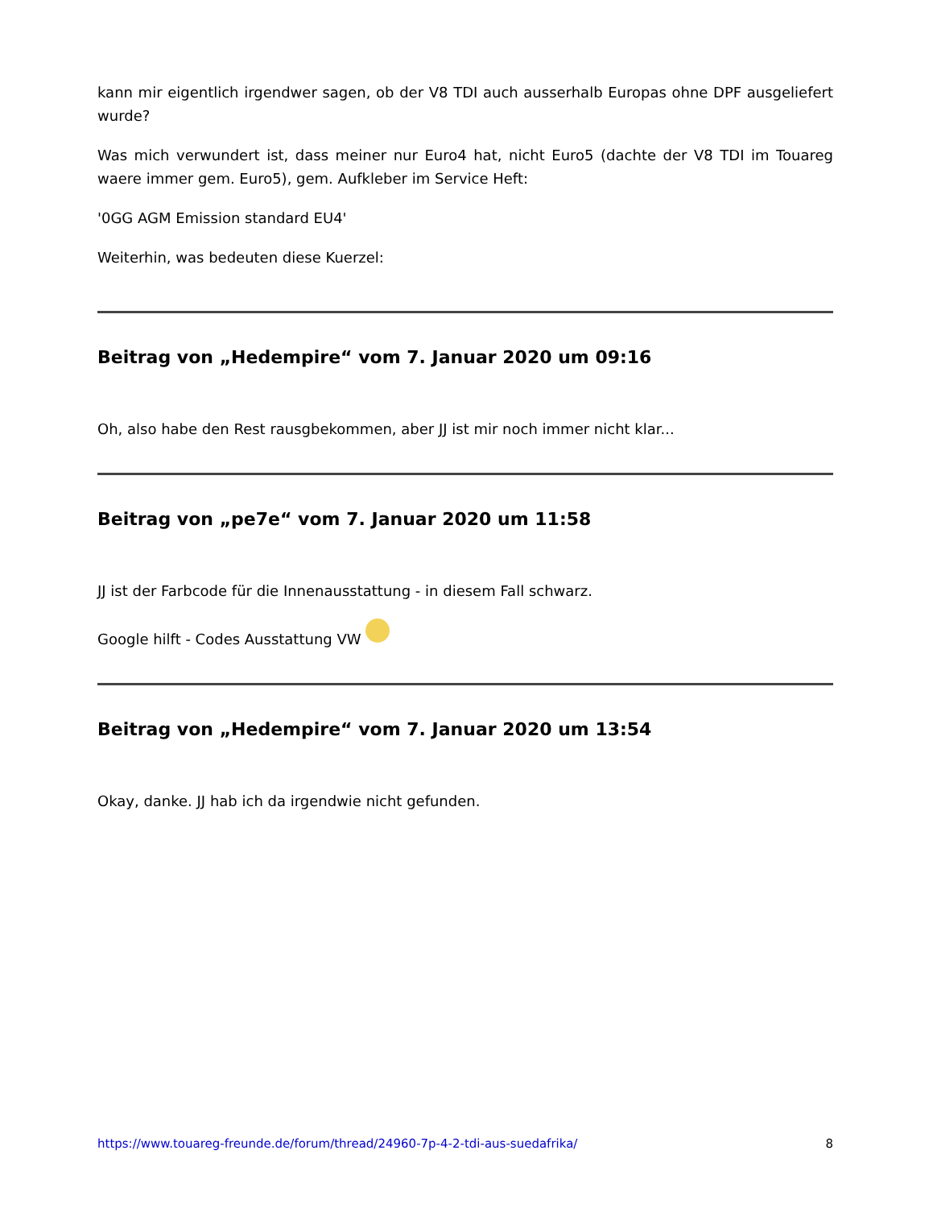kann mir eigentlich irgendwer sagen, ob der V8 TDI auch ausserhalb Europas ohne DPF ausgeliefert wurde?
Was mich verwundert ist, dass meiner nur Euro4 hat, nicht Euro5 (dachte der V8 TDI im Touareg waere immer gem. Euro5), gem. Aufkleber im Service Heft:
'0GG AGM Emission standard EU4'
Weiterhin, was bedeuten diese Kuerzel:
Beitrag von „Hedempire“ vom 7. Januar 2020 um 09:16
Oh, also habe den Rest rausgbekommen, aber JJ ist mir noch immer nicht klar...
Beitrag von „pe7e“ vom 7. Januar 2020 um 11:58
JJ ist der Farbcode für die Innenausstattung - in diesem Fall schwarz.
Google hilft - Codes Ausstattung VW
Beitrag von „Hedempire“ vom 7. Januar 2020 um 13:54
Okay, danke. JJ hab ich da irgendwie nicht gefunden.
https://www.touareg-freunde.de/forum/thread/24960-7p-4-2-tdi-aus-suedafrika/ 8